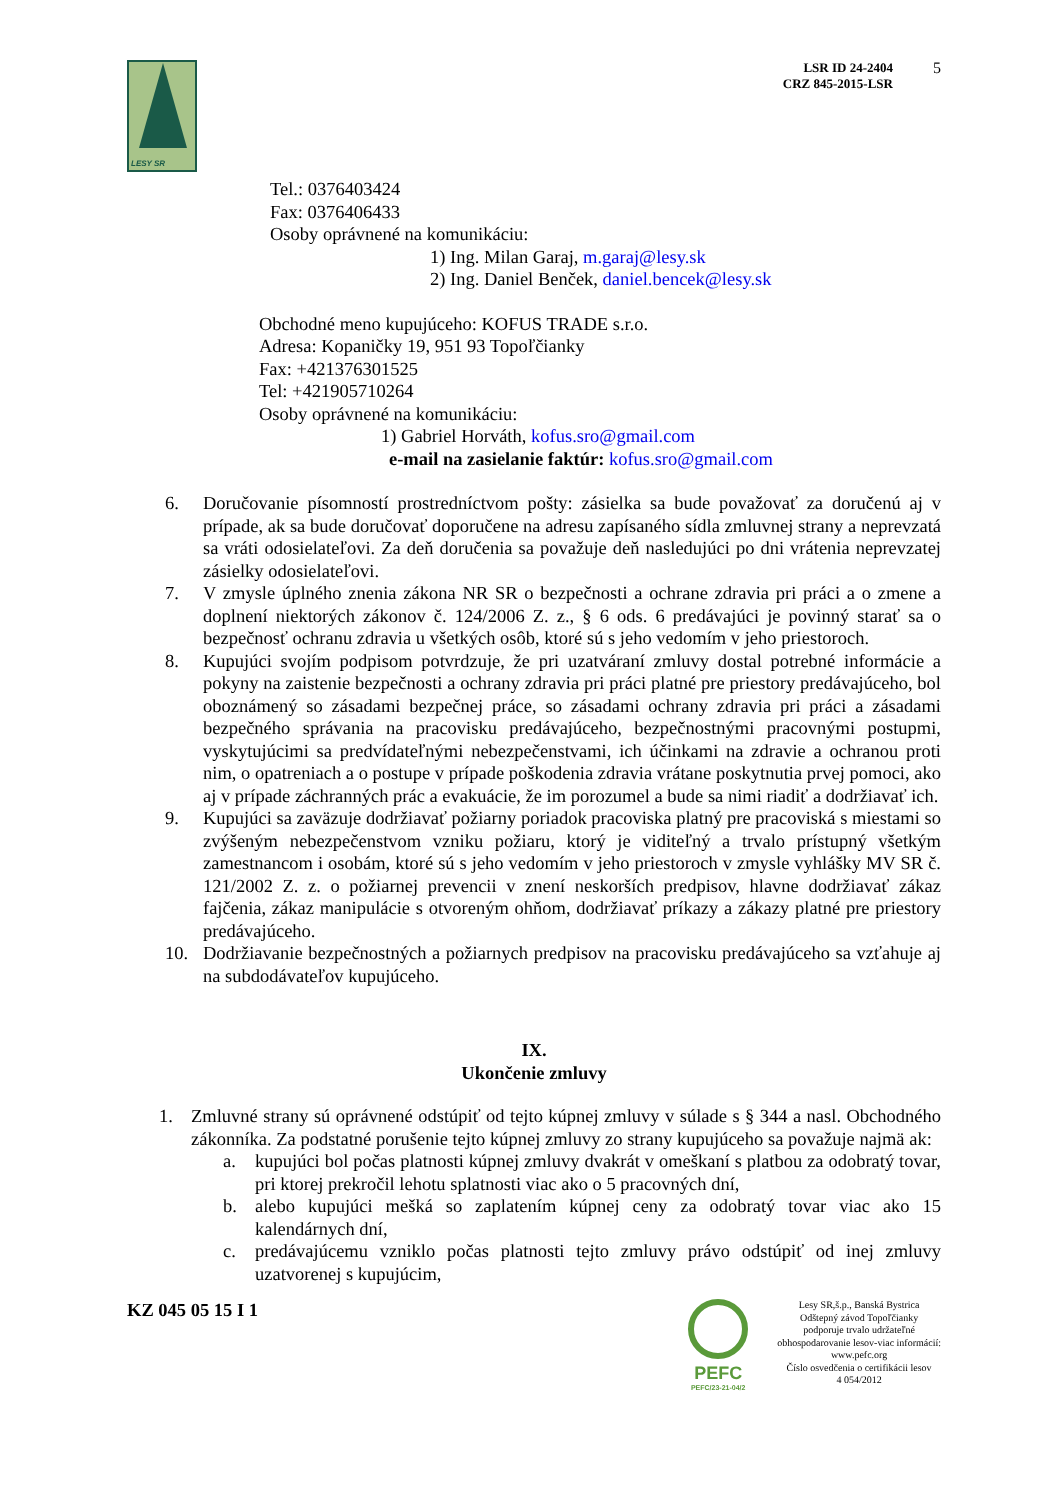LESY SR
LSR ID 24-2404
CRZ 845-2015-LSR
5
Tel.: 0376403424
Fax: 0376406433
Osoby oprávnené na komunikáciu:
1) Ing. Milan Garaj, m.garaj@lesy.sk
2) Ing. Daniel Benček, daniel.bencek@lesy.sk
Obchodné meno kupujúceho: KOFUS TRADE s.r.o.
Adresa: Kopaničky 19, 951 93 Topoľčianky
Fax: +421376301525
Tel: +421905710264
Osoby oprávnené na komunikáciu:
1) Gabriel Horváth, kofus.sro@gmail.com
e-mail na zasielanie faktúr: kofus.sro@gmail.com
6. Doručovanie písomností prostredníctvom pošty: zásielka sa bude považovať za doručenú aj v prípade, ak sa bude doručovať doporučene na adresu zapísaného sídla zmluvnej strany a neprevzatá sa vráti odosielateľovi. Za deň doručenia sa považuje deň nasledujúci po dni vrátenia neprevzatej zásielky odosielateľovi.
7. V zmysle úplného znenia zákona NR SR o bezpečnosti a ochrane zdravia pri práci a o zmene a doplnení niektorých zákonov č. 124/2006 Z. z., § 6 ods. 6 predávajúci je povinný starať sa o bezpečnosť ochranu zdravia u všetkých osôb, ktoré sú s jeho vedomím v jeho priestoroch.
8. Kupujúci svojím podpisom potvrdzuje, že pri uzatváraní zmluvy dostal potrebné informácie a pokyny na zaistenie bezpečnosti a ochrany zdravia pri práci platné pre priestory predávajúceho, bol oboznámený so zásadami bezpečnej práce, so zásadami ochrany zdravia pri práci a zásadami bezpečného správania na pracovisku predávajúceho, bezpečnostnými pracovnými postupmi, vyskytujúcimi sa predvídateľnými nebezpečenstvami, ich účinkami na zdravie a ochranou proti nim, o opatreniach a o postupe v prípade poškodenia zdravia vrátane poskytnutia prvej pomoci, ako aj v prípade záchranných prác a evakuácie, že im porozumel a bude sa nimi riadiť a dodržiavať ich.
9. Kupujúci sa zaväzuje dodržiavať požiarny poriadok pracoviska platný pre pracoviská s miestami so zvýšeným nebezpečenstvom vzniku požiaru, ktorý je viditeľný a trvalo prístupný všetkým zamestnancom i osobám, ktoré sú s jeho vedomím v jeho priestoroch v zmysle vyhlášky MV SR č. 121/2002 Z. z. o požiarnej prevencii v znení neskorších predpisov, hlavne dodržiavať zákaz fajčenia, zákaz manipulácie s otvoreným ohňom, dodržiavať príkazy a zákazy platné pre priestory predávajúceho.
10. Dodržiavanie bezpečnostných a požiarnych predpisov na pracovisku predávajúceho sa vzťahuje aj na subdodávateľov kupujúceho.
IX.
Ukončenie zmluvy
1. Zmluvné strany sú oprávnené odstúpiť od tejto kúpnej zmluvy v súlade s § 344 a nasl. Obchodného zákonníka. Za podstatné porušenie tejto kúpnej zmluvy zo strany kupujúceho sa považuje najmä ak:
a. kupujúci bol počas platnosti kúpnej zmluvy dvakrát v omeškaní s platbou za odobratý tovar, pri ktorej prekročil lehotu splatnosti viac ako o 5 pracovných dní,
b. alebo kupujúci mešká so zaplatením kúpnej ceny za odobratý tovar viac ako 15 kalendárnych dní,
c. predávajúcemu vzniklo počas platnosti tejto zmluvy právo odstúpiť od inej zmluvy uzatvorenej s kupujúcim,
KZ 045 05 15 I 1
PEFC
PEFC/23-21-04/2
Lesy SR,š.p., Banská Bystrica
Odštepný závod Topoľčianky
podporuje trvalo udržateľné
obhospodarovanie lesov-viac informácií:
www.pefc.org
Číslo osvedčenia o certifikácii lesov
4 054/2012